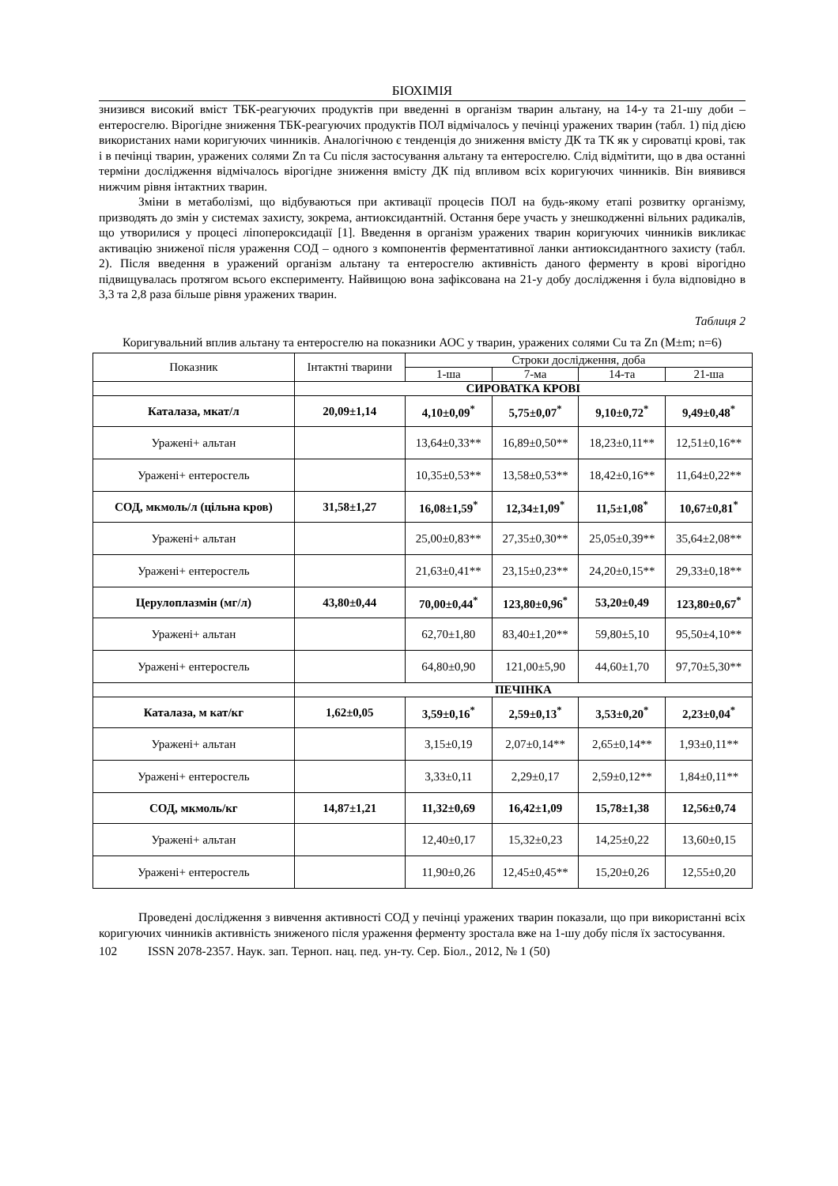БІОХІМІЯ
знизився високий вміст ТБК-реагуючих продуктів при введенні в організм тварин альтану, на 14-у та 21-шу доби – ентеросгелю. Вірогідне зниження ТБК-реагуючих продуктів ПОЛ відмічалось у печінці уражених тварин (табл. 1) під дією використаних нами коригуючих чинників. Аналогічною є тенденція до зниження вмісту ДК та ТК як у сироватці крові, так і в печінці тварин, уражених солями Zn та Cu після застосування альтану та ентеросгелю. Слід відмітити, що в два останні терміни дослідження відмічалось вірогідне зниження вмісту ДК під впливом всіх коригуючих чинників. Він виявився нижчим рівня інтактних тварин.
Зміни в метаболізмі, що відбуваються при активації процесів ПОЛ на будь-якому етапі розвитку організму, призводять до змін у системах захисту, зокрема, антиоксидантній. Остання бере участь у знешкодженні вільних радикалів, що утворилися у процесі ліпопероксидації [1]. Введення в організм уражених тварин коригуючих чинників викликає активацію зниженої після ураження СОД – одного з компонентів ферментативної ланки антиоксидантного захисту (табл. 2). Після введення в уражений організм альтану та ентеросгелю активність даного ферменту в крові вірогідно підвищувалась протягом всього експерименту. Найвищою вона зафіксована на 21-у добу дослідження і була відповідно в 3,3 та 2,8 раза більше рівня уражених тварин.
Таблиця 2
Коригувальний вплив альтану та ентеросгелю на показники АОС у тварин, уражених солями Cu та Zn (M±m; n=6)
| Показник | Інтактні тварини | Строки дослідження, доба | | | |
| --- | --- | --- | --- | --- | --- |
| | | 1-ша | 7-ма | 14-та | 21-ша |
| | СИРОВАТКА КРОВІ | | | | |
| Каталаза, мкат/л | 20,09±1,14 | 4,10±0,09<sup>*</sup> | 5,75±0,07<sup>*</sup> | 9,10±0,72<sup>*</sup> | 9,49±0,48<sup>*</sup> |
| Уражені+ альтан | | 13,64±0,33** | 16,89±0,50** | 18,23±0,11** | 12,51±0,16** |
| Уражені+ ентеросгель | | 10,35±0,53** | 13,58±0,53** | 18,42±0,16** | 11,64±0,22** |
| СОД, мкмоль/л (цільна кров) | 31,58±1,27 | 16,08±1,59<sup>*</sup> | 12,34±1,09<sup>*</sup> | 11,5±1,08<sup>*</sup> | 10,67±0,81<sup>*</sup> |
| Уражені+ альтан | | 25,00±0,83** | 27,35±0,30** | 25,05±0,39** | 35,64±2,08** |
| Уражені+ ентеросгель | | 21,63±0,41** | 23,15±0,23** | 24,20±0,15** | 29,33±0,18** |
| Церулоплазмін (мг/л) | 43,80±0,44 | 70,00±0,44<sup>*</sup> | 123,80±0,96<sup>*</sup> | 53,20±0,49 | 123,80±0,67<sup>*</sup> |
| Уражені+ альтан | | 62,70±1,80 | 83,40±1,20** | 59,80±5,10 | 95,50±4,10** |
| Уражені+ ентеросгель | | 64,80±0,90 | 121,00±5,90 | 44,60±1,70 | 97,70±5,30** |
| | ПЕЧІНКА | | | | |
| Каталаза, м кат/кг | 1,62±0,05 | 3,59±0,16<sup>*</sup> | 2,59±0,13<sup>*</sup> | 3,53±0,20<sup>*</sup> | 2,23±0,04<sup>*</sup> |
| Уражені+ альтан | | 3,15±0,19 | 2,07±0,14** | 2,65±0,14** | 1,93±0,11** |
| Уражені+ ентеросгель | | 3,33±0,11 | 2,29±0,17 | 2,59±0,12** | 1,84±0,11** |
| СОД, мкмоль/кг | 14,87±1,21 | 11,32±0,69 | 16,42±1,09 | 15,78±1,38 | 12,56±0,74 |
| Уражені+ альтан | | 12,40±0,17 | 15,32±0,23 | 14,25±0,22 | 13,60±0,15 |
| Уражені+ ентеросгель | | 11,90±0,26 | 12,45±0,45** | 15,20±0,26 | 12,55±0,20 |
Проведені дослідження з вивчення активності СОД у печінці уражених тварин показали, що при використанні всіх коригуючих чинників активність зниженого після ураження ферменту зростала вже на 1-шу добу після їх застосування.
102 ISSN 2078-2357. Наук. зап. Терноп. нац. пед. ун-ту. Сер. Біол., 2012, № 1 (50)